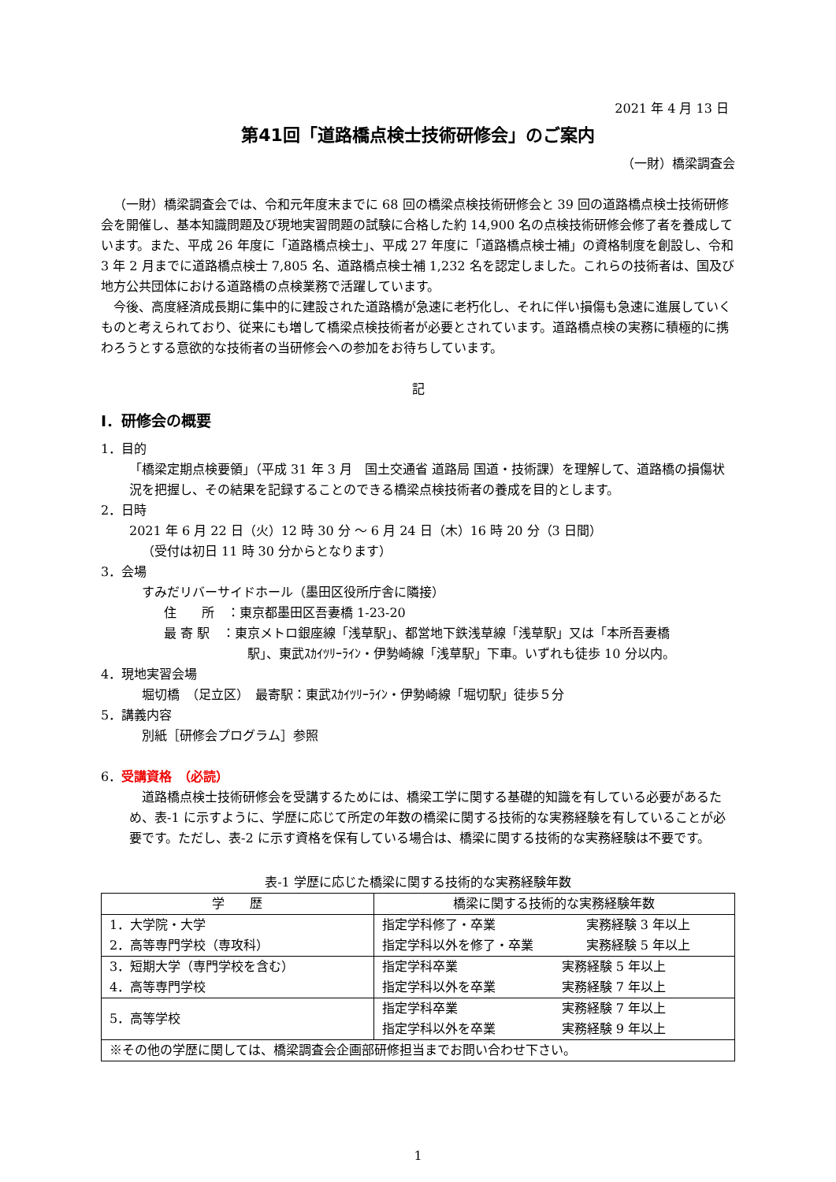2021 年 4 月 13 日
第41回「道路橋点検士技術研修会」のご案内
（一財）橋梁調査会
（一財）橋梁調査会では、令和元年度末までに 68 回の橋梁点検技術研修会と 39 回の道路橋点検士技術研修会を開催し、基本知識問題及び現地実習問題の試験に合格した約 14,900 名の点検技術研修会修了者を養成しています。また、平成 26 年度に「道路橋点検士」、平成 27 年度に「道路橋点検士補」の資格制度を創設し、令和 3 年 2 月までに道路橋点検士 7,805 名、道路橋点検士補 1,232 名を認定しました。これらの技術者は、国及び地方公共団体における道路橋の点検業務で活躍しています。
今後、高度経済成長期に集中的に建設された道路橋が急速に老朽化し、それに伴い損傷も急速に進展していくものと考えられており、従来にも増して橋梁点検技術者が必要とされています。道路橋点検の実務に積極的に携わろうとする意欲的な技術者の当研修会への参加をお待ちしています。
記
Ⅰ．研修会の概要
1．目的
「橋梁定期点検要領」（平成 31 年 3 月　国土交通省 道路局 国道・技術課）を理解して、道路橋の損傷状況を把握し、その結果を記録することのできる橋梁点検技術者の養成を目的とします。
2．日時
2021 年 6 月 22 日（火）12 時 30 分 ～ 6 月 24 日（木）16 時 20 分（3 日間）
（受付は初日 11 時 30 分からとなります）
3．会場
すみだリバーサイドホール（墨田区役所庁舎に隣接）
住　　所　：東京都墨田区吾妻橋 1-23-20
最 寄 駅　：東京メトロ銀座線「浅草駅」、都営地下鉄浅草線「浅草駅」又は「本所吾妻橋
駅」、東武ｽｶｲﾂﾘｰﾗｲﾝ・伊勢崎線「浅草駅」下車。いずれも徒歩 10 分以内。
4．現地実習会場
堀切橋　（足立区）　最寄駅：東武ｽｶｲﾂﾘｰﾗｲﾝ・伊勢崎線「堀切駅」徒歩５分
5．講義内容
別紙［研修会プログラム］参照
6．受講資格　（必読）
道路橋点検士技術研修会を受講するためには、橋梁工学に関する基礎的知識を有している必要があるため、表-1 に示すように、学歴に応じて所定の年数の橋梁に関する技術的な実務経験を有していることが必要です。ただし、表-2 に示す資格を保有している場合は、橋梁に関する技術的な実務経験は不要です。
表-1 学歴に応じた橋梁に関する技術的な実務経験年数
| 学 歴 | 橋梁に関する技術的な実務経験年数 |
| --- | --- |
| 1．大学院・大学 2．高等専門学校（専攻科） | / 指定学科修了・卒業 指定学科以外を修了・卒業 / 実務経験 3 年以上 実務経験 5 年以上 / |
| 3．短期大学（専門学校を含む） 4．高等専門学校 | / 指定学科卒業 指定学科以外を卒業 / 実務経験 5 年以上 実務経験 7 年以上 / |
| 5．高等学校 | / 指定学科卒業 指定学科以外を卒業 / 実務経験 7 年以上 実務経験 9 年以上 / |
| ※その他の学歴に関しては、橋梁調査会企画部研修担当までお問い合わせ下さい。 | |
1